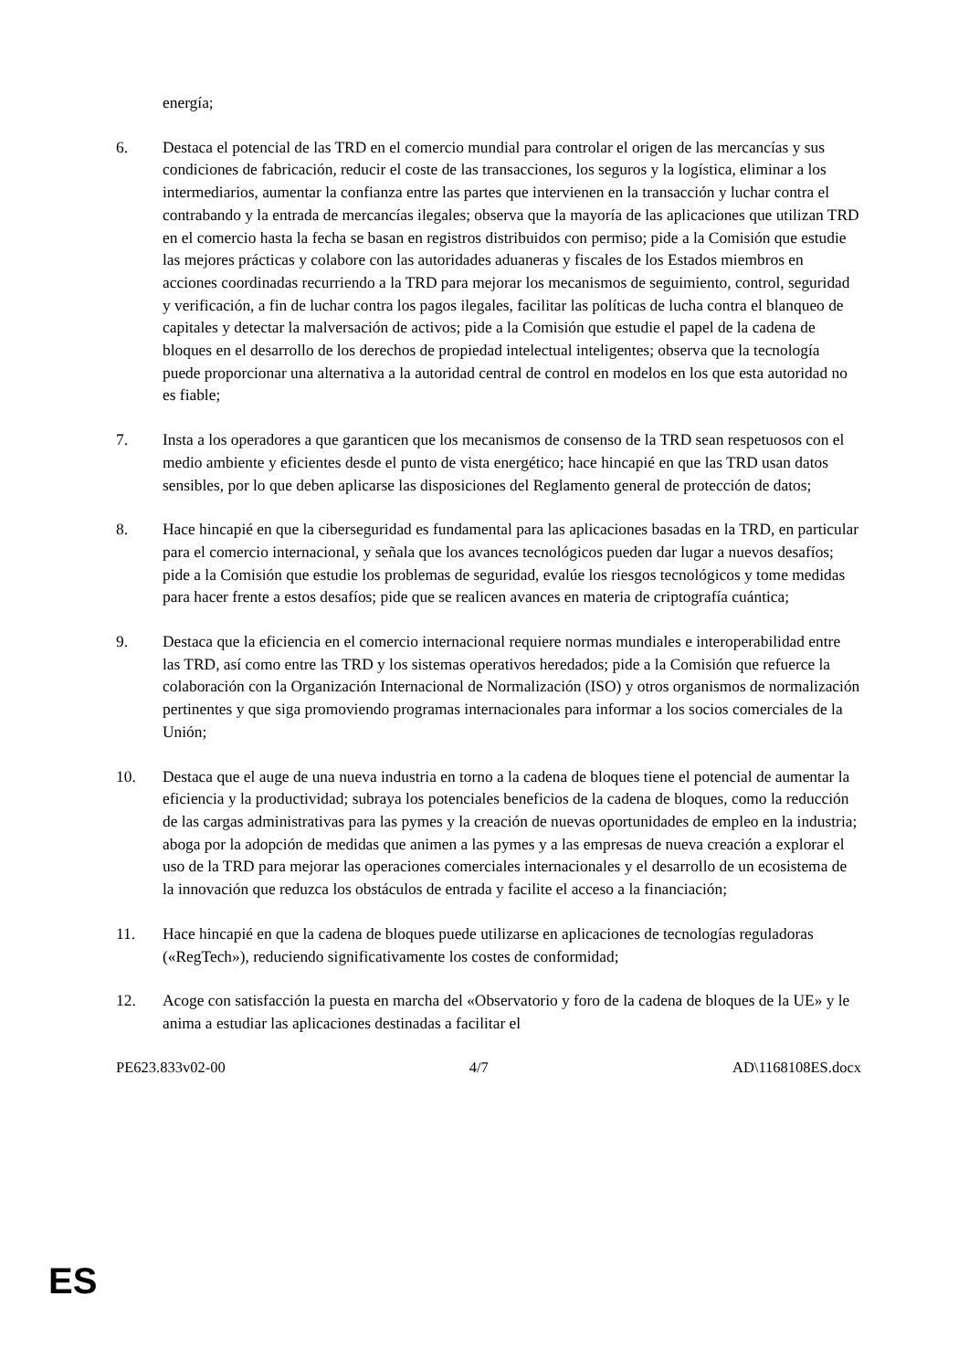energía;
6. Destaca el potencial de las TRD en el comercio mundial para controlar el origen de las mercancías y sus condiciones de fabricación, reducir el coste de las transacciones, los seguros y la logística, eliminar a los intermediarios, aumentar la confianza entre las partes que intervienen en la transacción y luchar contra el contrabando y la entrada de mercancías ilegales; observa que la mayoría de las aplicaciones que utilizan TRD en el comercio hasta la fecha se basan en registros distribuidos con permiso; pide a la Comisión que estudie las mejores prácticas y colabore con las autoridades aduaneras y fiscales de los Estados miembros en acciones coordinadas recurriendo a la TRD para mejorar los mecanismos de seguimiento, control, seguridad y verificación, a fin de luchar contra los pagos ilegales, facilitar las políticas de lucha contra el blanqueo de capitales y detectar la malversación de activos; pide a la Comisión que estudie el papel de la cadena de bloques en el desarrollo de los derechos de propiedad intelectual inteligentes; observa que la tecnología puede proporcionar una alternativa a la autoridad central de control en modelos en los que esta autoridad no es fiable;
7. Insta a los operadores a que garanticen que los mecanismos de consenso de la TRD sean respetuosos con el medio ambiente y eficientes desde el punto de vista energético; hace hincapié en que las TRD usan datos sensibles, por lo que deben aplicarse las disposiciones del Reglamento general de protección de datos;
8. Hace hincapié en que la ciberseguridad es fundamental para las aplicaciones basadas en la TRD, en particular para el comercio internacional, y señala que los avances tecnológicos pueden dar lugar a nuevos desafíos; pide a la Comisión que estudie los problemas de seguridad, evalúe los riesgos tecnológicos y tome medidas para hacer frente a estos desafíos; pide que se realicen avances en materia de criptografía cuántica;
9. Destaca que la eficiencia en el comercio internacional requiere normas mundiales e interoperabilidad entre las TRD, así como entre las TRD y los sistemas operativos heredados; pide a la Comisión que refuerce la colaboración con la Organización Internacional de Normalización (ISO) y otros organismos de normalización pertinentes y que siga promoviendo programas internacionales para informar a los socios comerciales de la Unión;
10. Destaca que el auge de una nueva industria en torno a la cadena de bloques tiene el potencial de aumentar la eficiencia y la productividad; subraya los potenciales beneficios de la cadena de bloques, como la reducción de las cargas administrativas para las pymes y la creación de nuevas oportunidades de empleo en la industria; aboga por la adopción de medidas que animen a las pymes y a las empresas de nueva creación a explorar el uso de la TRD para mejorar las operaciones comerciales internacionales y el desarrollo de un ecosistema de la innovación que reduzca los obstáculos de entrada y facilite el acceso a la financiación;
11. Hace hincapié en que la cadena de bloques puede utilizarse en aplicaciones de tecnologías reguladoras («RegTech»), reduciendo significativamente los costes de conformidad;
12. Acoge con satisfacción la puesta en marcha del «Observatorio y foro de la cadena de bloques de la UE» y le anima a estudiar las aplicaciones destinadas a facilitar el
PE623.833v02-00 4/7 AD\1168108ES.docx
ES